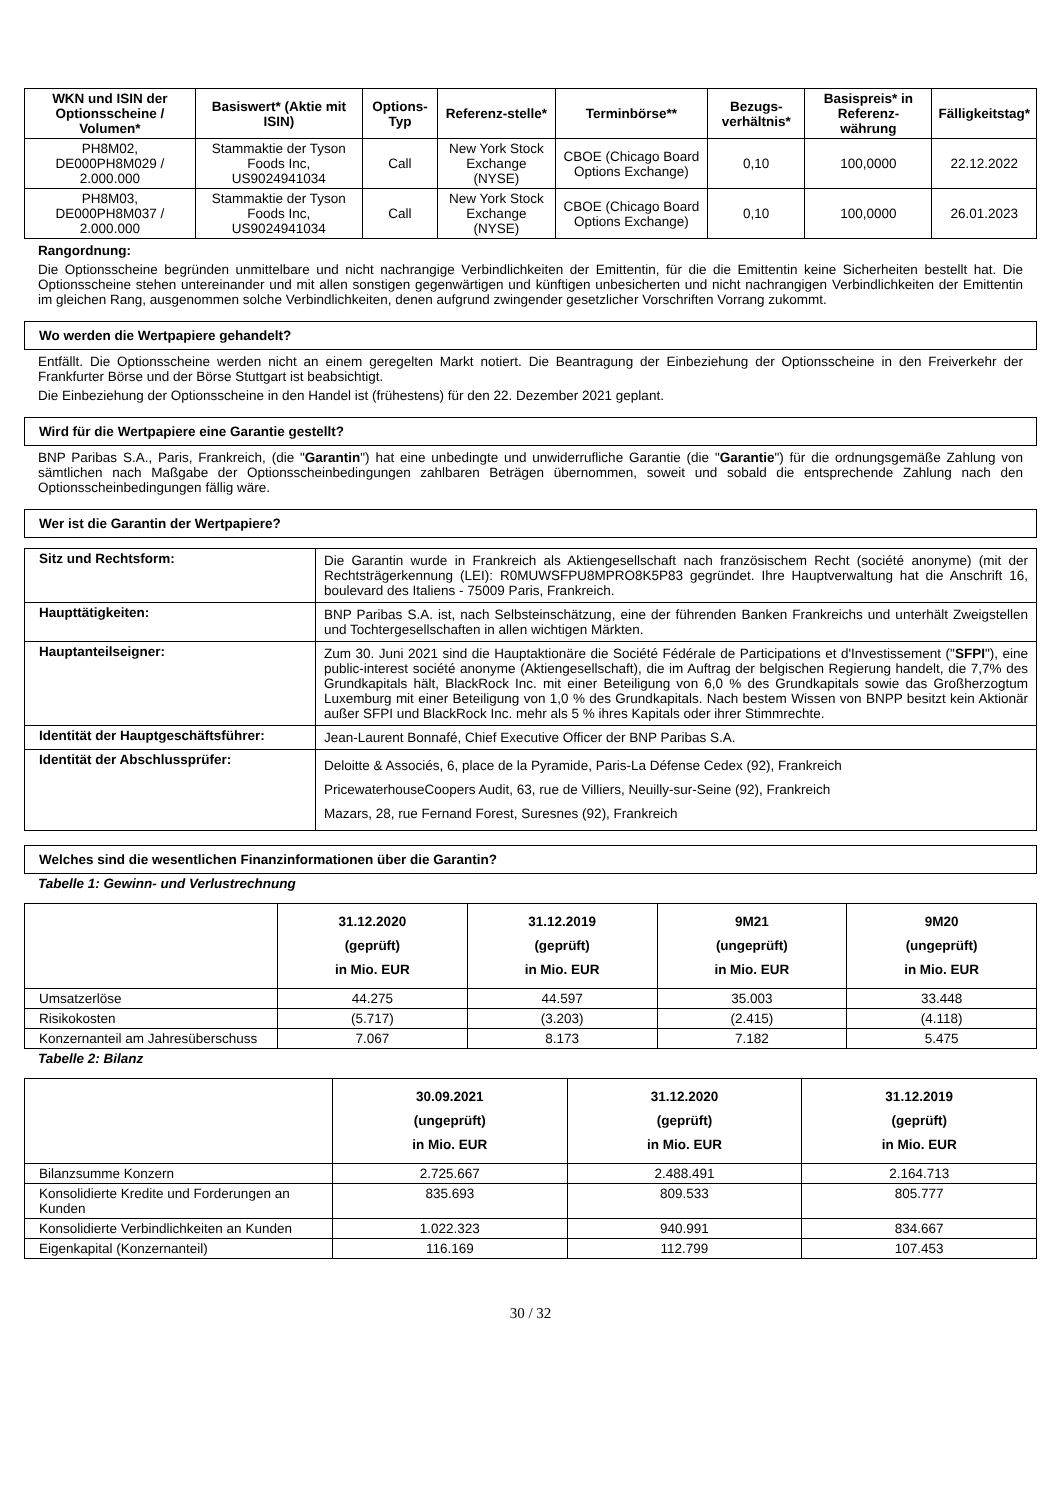| WKN und ISIN der Optionsscheine / Volumen* | Basiswert* (Aktie mit ISIN) | Options-Typ | Referenz-stelle* | Terminbörse** | Bezugs-verhältnis* | Basispreis* in Referenz-währung | Fälligkeitstag* |
| --- | --- | --- | --- | --- | --- | --- | --- |
| PH8M02, DE000PH8M029 / 2.000.000 | Stammaktie der Tyson Foods Inc, US9024941034 | Call | New York Stock Exchange (NYSE) | CBOE (Chicago Board Options Exchange) | 0,10 | 100,0000 | 22.12.2022 |
| PH8M03, DE000PH8M037 / 2.000.000 | Stammaktie der Tyson Foods Inc, US9024941034 | Call | New York Stock Exchange (NYSE) | CBOE (Chicago Board Options Exchange) | 0,10 | 100,0000 | 26.01.2023 |
Rangordnung:
Die Optionsscheine begründen unmittelbare und nicht nachrangige Verbindlichkeiten der Emittentin, für die die Emittentin keine Sicherheiten bestellt hat. Die Optionsscheine stehen untereinander und mit allen sonstigen gegenwärtigen und künftigen unbesicherten und nicht nachrangigen Verbindlichkeiten der Emittentin im gleichen Rang, ausgenommen solche Verbindlichkeiten, denen aufgrund zwingender gesetzlicher Vorschriften Vorrang zukommt.
Wo werden die Wertpapiere gehandelt?
Entfällt. Die Optionsscheine werden nicht an einem geregelten Markt notiert. Die Beantragung der Einbeziehung der Optionsscheine in den Freiverkehr der Frankfurter Börse und der Börse Stuttgart ist beabsichtigt.
Die Einbeziehung der Optionsscheine in den Handel ist (frühestens) für den 22. Dezember 2021 geplant.
Wird für die Wertpapiere eine Garantie gestellt?
BNP Paribas S.A., Paris, Frankreich, (die "Garantin") hat eine unbedingte und unwiderrufliche Garantie (die "Garantie") für die ordnungsgemäße Zahlung von sämtlichen nach Maßgabe der Optionsscheinbedingungen zahlbaren Beträgen übernommen, soweit und sobald die entsprechende Zahlung nach den Optionsscheinbedingungen fällig wäre.
Wer ist die Garantin der Wertpapiere?
| Sitz und Rechtsform: | Die Garantin wurde in Frankreich als Aktiengesellschaft nach französischem Recht (société anonyme) (mit der Rechtsträgerkennung (LEI): R0MUWSFPU8MPRO8K5P83 gegründet. Ihre Hauptverwaltung hat die Anschrift 16, boulevard des Italiens - 75009 Paris, Frankreich. |
| Haupttätigkeiten: | BNP Paribas S.A. ist, nach Selbsteinschätzung, eine der führenden Banken Frankreichs und unterhält Zweigstellen und Tochtergesellschaften in allen wichtigen Märkten. |
| Hauptanteilseigner: | Zum 30. Juni 2021 sind die Hauptaktionäre die Société Fédérale de Participations et d'Investissement (" SFPI "), eine public-interest société anonyme (Aktiengesellschaft), die im Auftrag der belgischen Regierung handelt, die 7,7% des Grundkapitals hält, BlackRock Inc. mit einer Beteiligung von 6,0 % des Grundkapitals sowie das Großherzogtum Luxemburg mit einer Beteiligung von 1,0 % des Grundkapitals. Nach bestem Wissen von BNPP besitzt kein Aktionär außer SFPI und BlackRock Inc. mehr als 5 % ihres Kapitals oder ihrer Stimmrechte. |
| Identität der Hauptgeschäftsführer: | Jean-Laurent Bonnafé, Chief Executive Officer der BNP Paribas S.A. |
| Identität der Abschlussprüfer: | Deloitte & Associés, 6, place de la Pyramide, Paris-La Défense Cedex (92), Frankreich PricewaterhouseCoopers Audit, 63, rue de Villiers, Neuilly-sur-Seine (92), Frankreich Mazars, 28, rue Fernand Forest, Suresnes (92), Frankreich |
Welches sind die wesentlichen Finanzinformationen über die Garantin?
Tabelle 1: Gewinn- und Verlustrechnung
| | 31.12.2020 (geprüft) in Mio. EUR | 31.12.2019 (geprüft) in Mio. EUR | 9M21 (ungeprüft) in Mio. EUR | 9M20 (ungeprüft) in Mio. EUR |
| --- | --- | --- | --- | --- |
| Umsatzerlöse | 44.275 | 44.597 | 35.003 | 33.448 |
| Risikokosten | (5.717) | (3.203) | (2.415) | (4.118) |
| Konzernanteil am Jahresüberschuss | 7.067 | 8.173 | 7.182 | 5.475 |
Tabelle 2: Bilanz
| | 30.09.2021 (ungeprüft) in Mio. EUR | 31.12.2020 (geprüft) in Mio. EUR | 31.12.2019 (geprüft) in Mio. EUR |
| --- | --- | --- | --- |
| Bilanzsumme Konzern | 2.725.667 | 2.488.491 | 2.164.713 |
| Konsolidierte Kredite und Forderungen an Kunden | 835.693 | 809.533 | 805.777 |
| Konsolidierte Verbindlichkeiten an Kunden | 1.022.323 | 940.991 | 834.667 |
| Eigenkapital (Konzernanteil) | 116.169 | 112.799 | 107.453 |
30 / 32